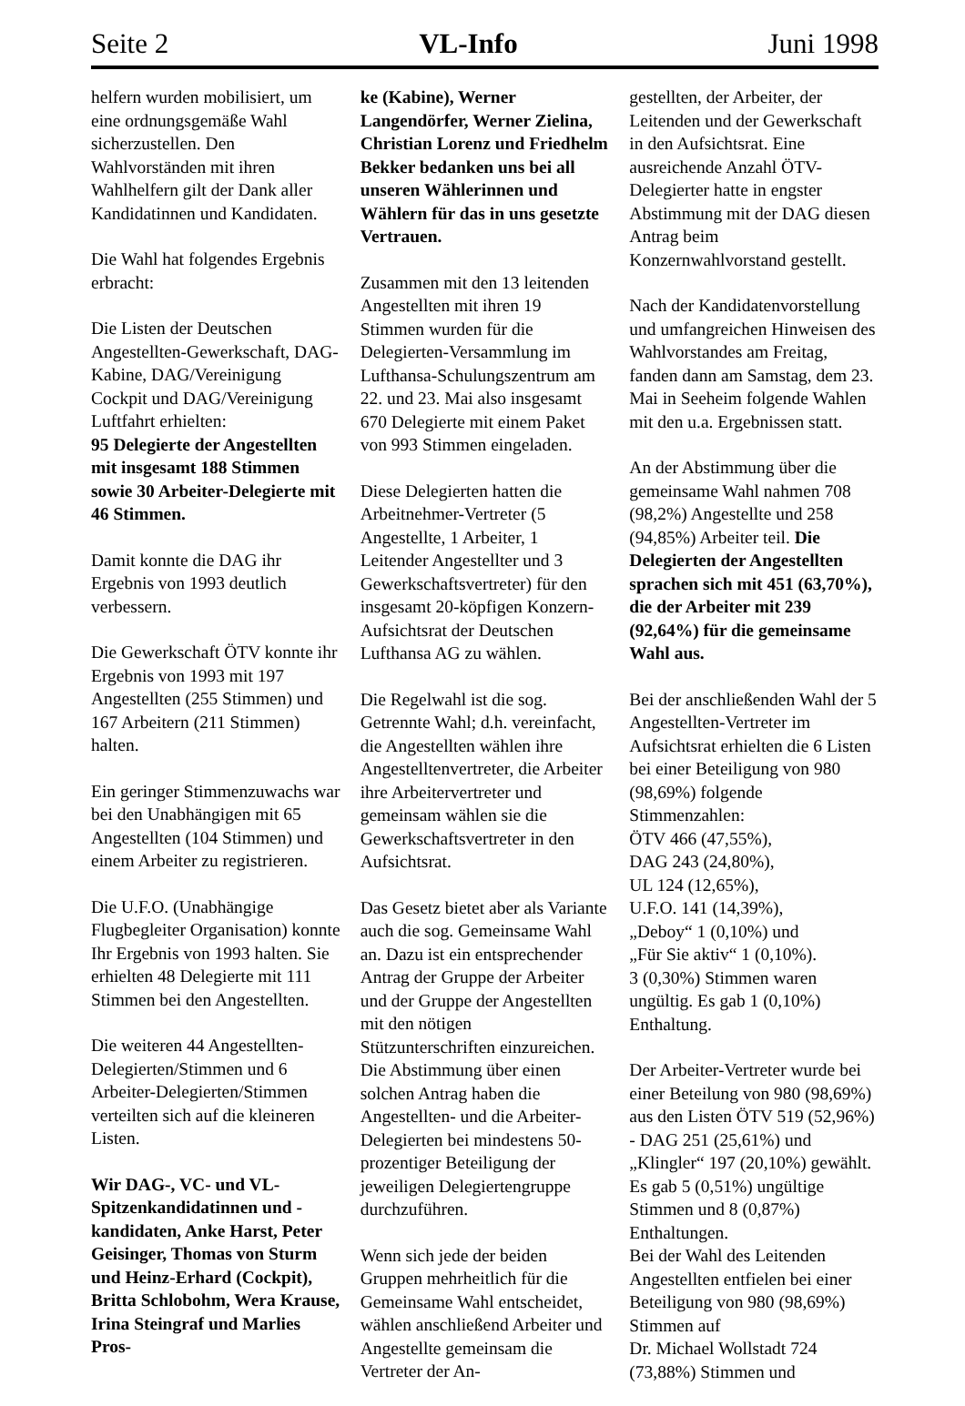Seite 2 VL-Info Juni 1998
helfern wurden mobilisiert, um eine ordnungsgemäße Wahl sicherzustellen. Den Wahlvorständen mit ihren Wahlhelfern gilt der Dank aller Kandidatinnen und Kandidaten.
Die Wahl hat folgendes Ergebnis erbracht:
Die Listen der Deutschen Angestellten-Gewerkschaft, DAG-Kabine, DAG/Vereinigung Cockpit und DAG/Vereinigung Luftfahrt erhielten:
95 Delegierte der Angestellten mit insgesamt 188 Stimmen sowie 30 Arbeiter-Delegierte mit 46 Stimmen.
Damit konnte die DAG ihr Ergebnis von 1993 deutlich verbessern.
Die Gewerkschaft ÖTV konnte ihr Ergebnis von 1993 mit 197 Angestellten (255 Stimmen) und 167 Arbeitern (211 Stimmen) halten.
Ein geringer Stimmenzuwachs war bei den Unabhängigen mit 65 Angestellten (104 Stimmen) und einem Arbeiter zu registrieren.
Die U.F.O. (Unabhängige Flugbegleiter Organisation) konnte Ihr Ergebnis von 1993 halten. Sie erhielten 48 Delegierte mit 111 Stimmen bei den Angestellten.
Die weiteren 44 Angestellten-Delegierten/Stimmen und 6 Arbeiter-Delegierten/Stimmen verteilten sich auf die kleineren Listen.
Wir DAG-, VC- und VL-Spitzenkandidatinnen und -kandidaten, Anke Harst, Peter Geisinger, Thomas von Sturm und Heinz-Erhard (Cockpit), Britta Schlobohm, Wera Krause, Irina Steingraf und Marlies Pros-
ke (Kabine), Werner Langendörfer, Werner Zielina, Christian Lorenz und Friedhelm Bekker bedanken uns bei all unseren Wählerinnen und Wählern für das in uns gesetzte Vertrauen.
Zusammen mit den 13 leitenden Angestellten mit ihren 19 Stimmen wurden für die Delegierten-Versammlung im Lufthansa-Schulungszentrum am 22. und 23. Mai also insgesamt 670 Delegierte mit einem Paket von 993 Stimmen eingeladen.
Diese Delegierten hatten die Arbeitnehmer-Vertreter (5 Angestellte, 1 Arbeiter, 1 Leitender Angestellter und 3 Gewerkschaftsvertreter) für den insgesamt 20-köpfigen Konzern-Aufsichtsrat der Deutschen Lufthansa AG zu wählen.
Die Regelwahl ist die sog. Getrennte Wahl; d.h. vereinfacht, die Angestellten wählen ihre Angestelltenvertreter, die Arbeiter ihre Arbeitervertreter und gemeinsam wählen sie die Gewerkschaftsvertreter in den Aufsichtsrat.
Das Gesetz bietet aber als Variante auch die sog. Gemeinsame Wahl an. Dazu ist ein entsprechender Antrag der Gruppe der Arbeiter und der Gruppe der Angestellten mit den nötigen Stützunterschriften einzureichen. Die Abstimmung über einen solchen Antrag haben die Angestellten- und die Arbeiter-Delegierten bei mindestens 50-prozentiger Beteiligung der jeweiligen Delegiertengruppe durchzuführen.
Wenn sich jede der beiden Gruppen mehrheitlich für die Gemeinsame Wahl entscheidet, wählen anschließend Arbeiter und Angestellte gemeinsam die Vertreter der An-
gestellten, der Arbeiter, der Leitenden und der Gewerkschaft in den Aufsichtsrat. Eine ausreichende Anzahl ÖTV-Delegierter hatte in engster Abstimmung mit der DAG diesen Antrag beim Konzernwahlvorstand gestellt.
Nach der Kandidatenvorstellung und umfangreichen Hinweisen des Wahlvorstandes am Freitag, fanden dann am Samstag, dem 23. Mai in Seeheim folgende Wahlen mit den u.a. Ergebnissen statt.
An der Abstimmung über die gemeinsame Wahl nahmen 708 (98,2%) Angestellte und 258 (94,85%) Arbeiter teil. Die Delegierten der Angestellten sprachen sich mit 451 (63,70%), die der Arbeiter mit 239 (92,64%) für die gemeinsame Wahl aus.
Bei der anschließenden Wahl der 5 Angestellten-Vertreter im Aufsichtsrat erhielten die 6 Listen bei einer Beteiligung von 980 (98,69%) folgende Stimmenzahlen:
ÖTV 466 (47,55%),
DAG 243 (24,80%),
UL 124 (12,65%),
U.F.O. 141 (14,39%),
„Deboy“ 1 (0,10%) und
„Für Sie aktiv“ 1 (0,10%).
3 (0,30%) Stimmen waren ungültig. Es gab 1 (0,10%) Enthaltung.
Der Arbeiter-Vertreter wurde bei einer Beteilung von 980 (98,69%) aus den Listen ÖTV 519 (52,96%) - DAG 251 (25,61%) und „Klingler“ 197 (20,10%) gewählt. Es gab 5 (0,51%) ungültige Stimmen und 8 (0,87%) Enthaltungen.
Bei der Wahl des Leitenden Angestellten entfielen bei einer Beteiligung von 980 (98,69%) Stimmen auf
Dr. Michael Wollstadt 724 (73,88%) Stimmen und